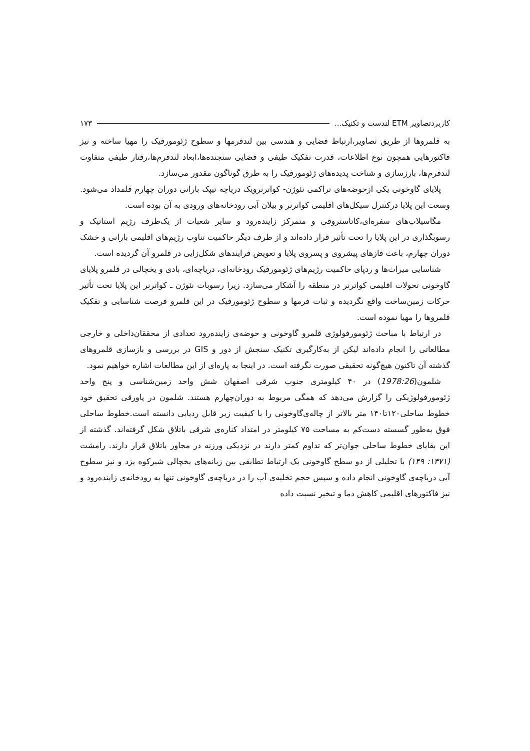کاربردتصاویر ETM لندست و تکنیک... ۱۷۳
به قلمروها از طریق تصاویر،ارتباط فضایی و هندسی بین لندفرمها و سطوح ژئومورفیک را مهیا ساخته و نیز فاکتورهایی همچون نوع اطلاعات، قدرت تفکیک طیفی و فضایی سنجنده‌ها،ابعاد لندفرم‌ها،رفتار طیفی متفاوت لندفرم‌ها، بارزسازی و شناخت پدیده‌های ژئومورفیک را به طرق گوناگون مقدور می‌سازد.
پلایای گاوخونی یکی ازحوضه‌های تراکمی نئوژن- کواترنرویک دریاچه تیپک بارانی دوران چهارم قلمداد می‌شود. وسعت این پلایا درکنترل سیکل‌های اقلیمی کواترنر و بیلان آبی رودخانه‌های ورودی به آن بوده است.
مگاسیلاب‌های سفره‌ای،کاتاستروفی و متمرکز زاینده‌رود و سایر شعبات از یک‌طرف رژیم استاتیک و رسوبگذاری در این پلایا را تحت تأثیر قرار داده‌اند و از طرف دیگر حاکمیت تناوب رژیم‌های اقلیمی بارانی و خشک دوران چهارم، باعث فازهای پیشروی و پسروی پلایا و تعویض فرایندهای شکل‌زایی در قلمرو آن گردیده است.
شناسایی میراث‌ها و ردپای حاکمیت رژیم‌های ژئومورفیک رودخانه‌ای، دریاچه‌ای، بادی و یخچالی در قلمرو پلایای گاوخونی تحولات اقلیمی کواترنر در منطقه را آشکار می‌سازد. زیرا رسوبات نئوژن ـ کواترنر این پلایا تحت تأثیر حرکات زمین‌ساخت واقع نگردیده و ثبات فرمها و سطوح ژئومورفیک در این قلمرو فرصت شناسایی و تفکیک قلمروها را مهیا نموده است.
در ارتباط با مباحث ژئومورفولوژی قلمرو گاوخونی و حوضه‌ی زاینده‌رود تعدادی از محققان‌داخلی و خارجی مطالعاتی را انجام داده‌اند لیکن از به‌کارگیری تکنیک سنجش از دور و GIS در بررسی و بازسازی قلمروهای گذشته آن تاکنون هیچ‌گونه تحقیقی صورت نگرفته است. در اینجا به پاره‌ای از این مطالعات اشاره خواهیم نمود.
شلمون(1978:26) در ۴۰ کیلومتری جنوب شرقی اصفهان شش واحد زمین‌شناسی و پنج واحد ژئومورفولوژیکی را گزارش می‌دهد که همگی مربوط به دوران‌چهارم هستند. شلمون در پاورقی تحقیق خود خطوط ساحلی۱۲۰تا۱۴۰ متر بالاتر از چاله‌ی‌گاوخونی را با کیفیت زیر قابل ردیابی دانسته است.خطوط ساحلی فوق به‌طور گسسته دست‌کم به مساحت ۷۵ کیلومتر در امتداد کناره‌ی شرقی باتلاق شکل گرفته‌اند. گذشته از این بقایای خطوط ساحلی جوان‌تر که تداوم کمتر دارند در نزدیکی ورزنه در مجاور باتلاق قرار دارند. رامشت (۱۳۷۱: ۱۴۹) با تحلیلی از دو سطح گاوخونی یک ارتباط تطابقی بین زبانه‌های یخچالی شیرکوه یزد و نیز سطوح آبی دریاچه‌ی گاوخونی انجام داده و سپس حجم تخلیه‌ی آب را در دریاچه‌ی گاوخونی تنها به رودخانه‌ی زاینده‌رود و نیز فاکتورهای اقلیمی کاهش دما و تبخیر نسبت داده